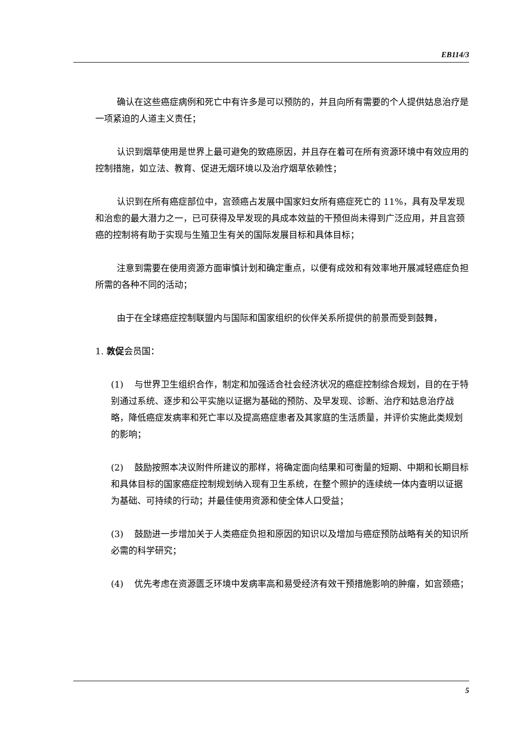EB114/3
确认在这些癌症病例和死亡中有许多是可以预防的，并且向所有需要的个人提供姑息治疗是一项紧迫的人道主义责任；
认识到烟草使用是世界上最可避免的致癌原因，并且存在着可在所有资源环境中有效应用的控制措施，如立法、教育、促进无烟环境以及治疗烟草依赖性；
认识到在所有癌症部位中，宫颈癌占发展中国家妇女所有癌症死亡的 11%，具有及早发现和治愈的最大潜力之一，已可获得及早发现的具成本效益的干预但尚未得到广泛应用，并且宫颈癌的控制将有助于实现与生殖卫生有关的国际发展目标和具体目标；
注意到需要在使用资源方面审慎计划和确定重点，以便有成效和有效率地开展减轻癌症负担所需的各种不同的活动；
由于在全球癌症控制联盟内与国际和国家组织的伙伴关系所提供的前景而受到鼓舞，
1. 敦促会员国：
(1) 与世界卫生组织合作，制定和加强适合社会经济状况的癌症控制综合规划，目的在于特别通过系统、逐步和公平实施以证据为基础的预防、及早发现、诊断、治疗和姑息治疗战略，降低癌症发病率和死亡率以及提高癌症患者及其家庭的生活质量，并评价实施此类规划的影响；
(2) 鼓励按照本决议附件所建议的那样，将确定面向结果和可衡量的短期、中期和长期目标和具体目标的国家癌症控制规划纳入现有卫生系统，在整个照护的连续统一体内查明以证据为基础、可持续的行动；并最佳使用资源和使全体人口受益；
(3) 鼓励进一步增加关于人类癌症负担和原因的知识以及增加与癌症预防战略有关的知识所必需的科学研究；
(4) 优先考虑在资源匮乏环境中发病率高和易受经济有效干预措施影响的肿瘤，如宫颈癌；
5